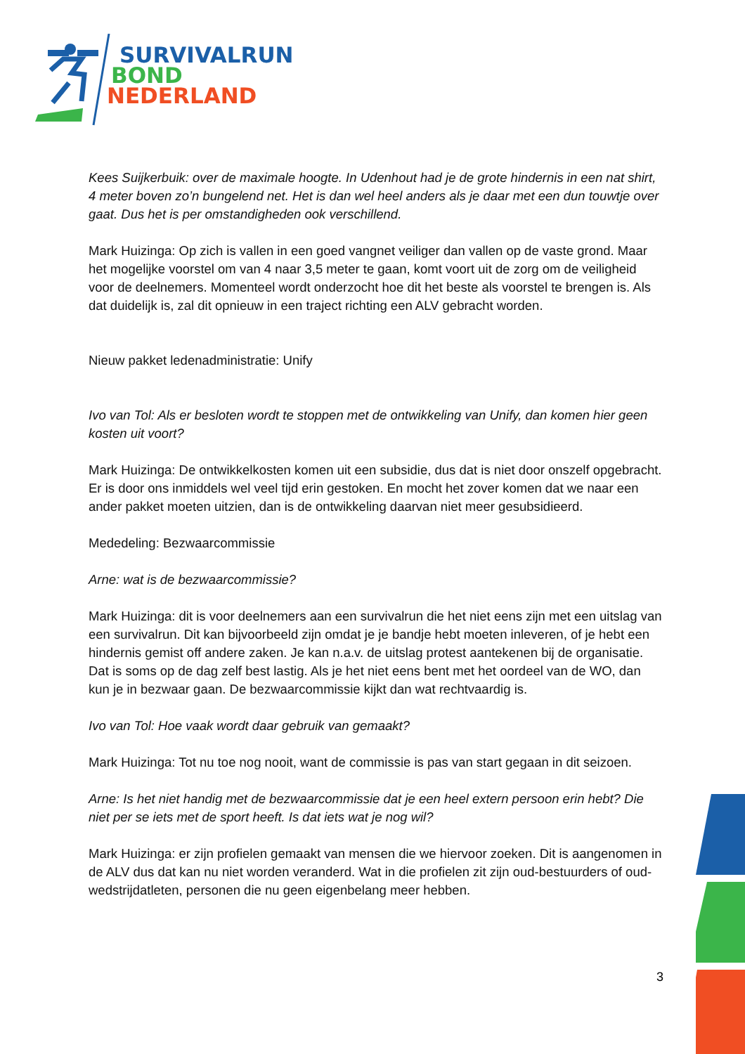SURVIVALRUN
BOND
NEDERLAND
Kees Suijkerbuik: over de maximale hoogte. In Udenhout had je de grote hindernis in een nat shirt, 4 meter boven zo’n bungelend net. Het is dan wel heel anders als je daar met een dun touwtje over gaat. Dus het is per omstandigheden ook verschillend.
Mark Huizinga: Op zich is vallen in een goed vangnet veiliger dan vallen op de vaste grond. Maar het mogelijke voorstel om van 4 naar 3,5 meter te gaan, komt voort uit de zorg om de veiligheid voor de deelnemers. Momenteel wordt onderzocht hoe dit het beste als voorstel te brengen is. Als dat duidelijk is, zal dit opnieuw in een traject richting een ALV gebracht worden.
Nieuw pakket ledenadministratie: Unify
Ivo van Tol: Als er besloten wordt te stoppen met de ontwikkeling van Unify, dan komen hier geen kosten uit voort?
Mark Huizinga: De ontwikkelkosten komen uit een subsidie, dus dat is niet door onszelf opgebracht. Er is door ons inmiddels wel veel tijd erin gestoken. En mocht het zover komen dat we naar een ander pakket moeten uitzien, dan is de ontwikkeling daarvan niet meer gesubsidieerd.
Mededeling: Bezwaarcommissie
Arne: wat is de bezwaarcommissie?
Mark Huizinga: dit is voor deelnemers aan een survivalrun die het niet eens zijn met een uitslag van een survivalrun. Dit kan bijvoorbeeld zijn omdat je je bandje hebt moeten inleveren, of je hebt een hindernis gemist off andere zaken. Je kan n.a.v. de uitslag protest aantekenen bij de organisatie. Dat is soms op de dag zelf best lastig. Als je het niet eens bent met het oordeel van de WO, dan kun je in bezwaar gaan. De bezwaarcommissie kijkt dan wat rechtvaardig is.
Ivo van Tol: Hoe vaak wordt daar gebruik van gemaakt?
Mark Huizinga: Tot nu toe nog nooit, want de commissie is pas van start gegaan in dit seizoen.
Arne: Is het niet handig met de bezwaarcommissie dat je een heel extern persoon erin hebt? Die niet per se iets met de sport heeft. Is dat iets wat je nog wil?
Mark Huizinga: er zijn profielen gemaakt van mensen die we hiervoor zoeken. Dit is aangenomen in de ALV dus dat kan nu niet worden veranderd. Wat in die profielen zit zijn oud-bestuurders of oud-wedstrijdatleten, personen die nu geen eigenbelang meer hebben.
3